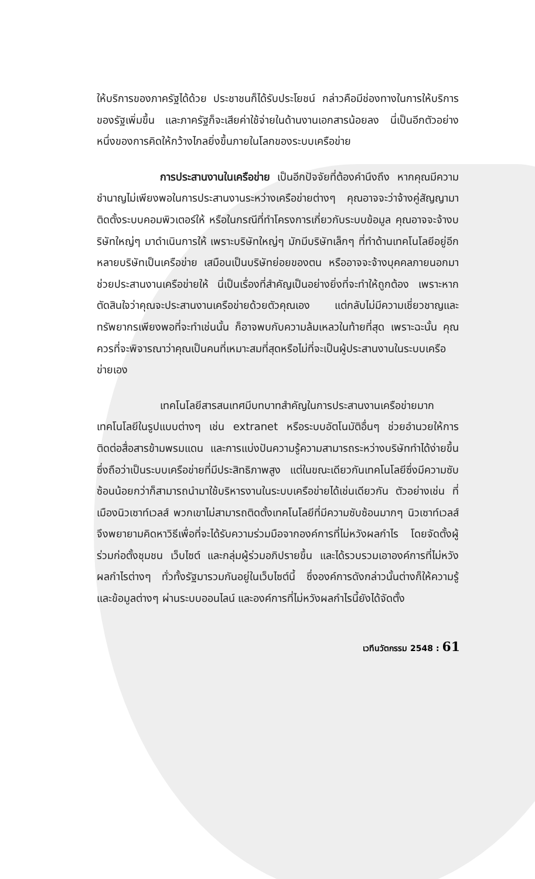ให้บริการของภาครัฐได้ด้วย ประชาชนก็ได้รับประโยชน์ กล่าวคือมีช่องทางในการให้บริการของรัฐเพิ่มขึ้น และภาครัฐก็จะเสียค่าใช้จ่ายในด้านงานเอกสารน้อยลง นี่เป็นอีกตัวอย่างหนึ่งของการคิดให้กว้างไกลยิ่งขึ้นภายในโลกของระบบเครือข่าย
การประสานงานในเครือข่าย เป็นอีกปัจจัยที่ต้องคำนึงถึง หากคุณมีความชำนาญไม่เพียงพอในการประสานงานระหว่างเครือข่ายต่างๆ คุณอาจจะว่าจ้างคู่สัญญามาติดตั้งระบบคอมพิวเตอร์ให้ หรือในกรณีที่ทำโครงการเกี่ยวกับระบบข้อมูล คุณอาจจะจ้างบริษัทใหญ่ๆ มาดำเนินการให้ เพราะบริษัทใหญ่ๆ มักมีบริษัทเล็กๆ ที่ทำด้านเทคโนโลยีอยู่อีกหลายบริษัทเป็นเครือข่าย เสมือนเป็นบริษัทย่อยของตน หรืออาจจะจ้างบุคคลภายนอกมาช่วยประสานงานเครือข่ายให้ นี่เป็นเรื่องที่สำคัญเป็นอย่างยิ่งที่จะทำให้ถูกต้อง เพราะหากตัดสินใจว่าคุณจะประสานงานเครือข่ายด้วยตัวคุณเอง แต่กลับไม่มีความเชี่ยวชาญและทรัพยากรเพียงพอที่จะทำเช่นนั้น ก็อาจพบกับความล้มเหลวในท้ายที่สุด เพราะฉะนั้น คุณควรที่จะพิจารณาว่าคุณเป็นคนที่เหมาะสมที่สุดหรือไม่ที่จะเป็นผู้ประสานงานในระบบเครือข่ายเอง
เทคโนโลยีสารสนเทศมีบทบาทสำคัญในการประสานงานเครือข่ายมาก เทคโนโลยีในรูปแบบต่างๆ เช่น extranet หรือระบบอัตโนมัติอื่นๆ ช่วยอำนวยให้การติดต่อสื่อสารข้ามพรมแดน และการแบ่งปันความรู้ความสามารถระหว่างบริษัททำได้ง่ายขึ้น ซึ่งถือว่าเป็นระบบเครือข่ายที่มีประสิทธิภาพสูง แต่ในขณะเดียวกันเทคโนโลยีซึ่งมีความซับซ้อนน้อยกว่าก็สามารถนำมาใช้บริหารงานในระบบเครือข่ายได้เช่นเดียวกัน ตัวอย่างเช่น ที่เมืองนิวเซาท์เวลส์ พวกเขาไม่สามารถติดตั้งเทคโนโลยีที่มีความซับซ้อนมากๆ นิวเซาท์เวลส์จึงพยายามคิดหาวิธีเพื่อที่จะได้รับความร่วมมือจากองค์การที่ไม่หวังผลกำไร โดยจัดตั้งผู้ร่วมก่อตั้งชุมชน เว็บไซต์ และกลุ่มผู้ร่วมอภิปรายขึ้น และได้รวบรวมเอาองค์การที่ไม่หวังผลกำไรต่างๆ ทั่วทั้งรัฐมารวมกันอยู่ในเว็บไซต์นี้ ซึ่งองค์การดังกล่าวนั้นต่างก็ให้ความรู้ และข้อมูลต่างๆ ผ่านระบบออนไลน์ และองค์การที่ไม่หวังผลกำไรนี้ยังได้จัดตั้ง
เวทีนวัตกรรม 2548 : 61